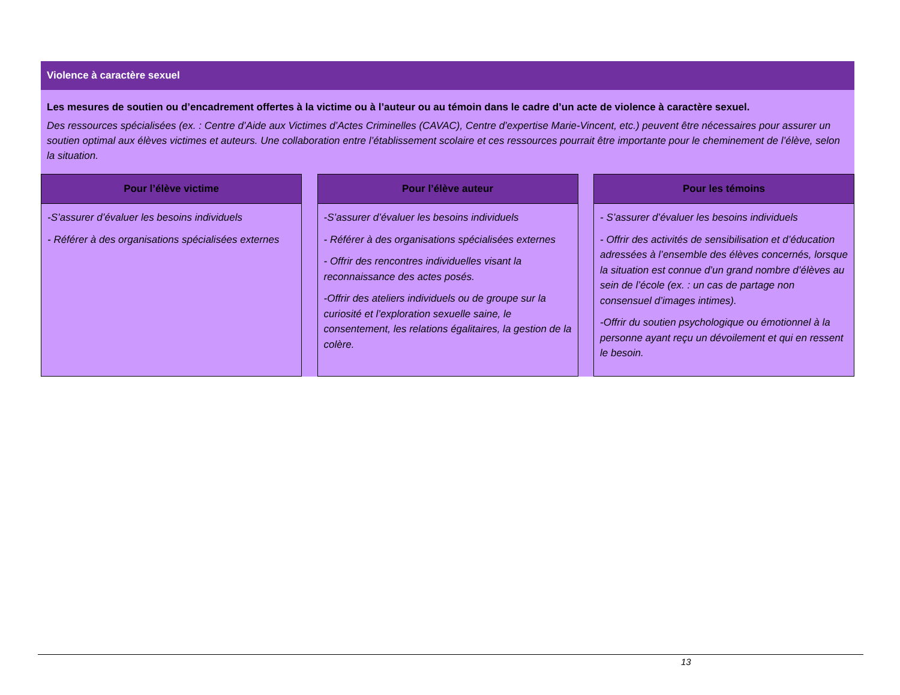Violence à caractère sexuel
Les mesures de soutien ou d’encadrement offertes à la victime ou à l’auteur ou au témoin dans le cadre d’un acte de violence à caractère sexuel.
Des ressources spécialisées (ex. : Centre d’Aide aux Victimes d’Actes Criminelles (CAVAC), Centre d’expertise Marie-Vincent, etc.) peuvent être nécessaires pour assurer un soutien optimal aux élèves victimes et auteurs. Une collaboration entre l’établissement scolaire et ces ressources pourrait être importante pour le cheminement de l’élève, selon la situation.
Pour l’élève victime
-S’assurer d’évaluer les besoins individuels
- Référer à des organisations spécialisées externes
Pour l’élève auteur
-S’assurer d’évaluer les besoins individuels
- Référer à des organisations spécialisées externes
- Offrir des rencontres individuelles visant la reconnaissance des actes posés.
-Offrir des ateliers individuels ou de groupe sur la curiosité et l’exploration sexuelle saine, le consentement, les relations égalitaires, la gestion de la colère.
Pour les témoins
- S’assurer d’évaluer les besoins individuels
- Offrir des activités de sensibilisation et d’éducation adressées à l’ensemble des élèves concernés, lorsque la situation est connue d’un grand nombre d’élèves au sein de l’école (ex. : un cas de partage non consensuel d’images intimes).
-Offrir du soutien psychologique ou émotionnel à la personne ayant reçu un dévoilement et qui en ressent le besoin.
13